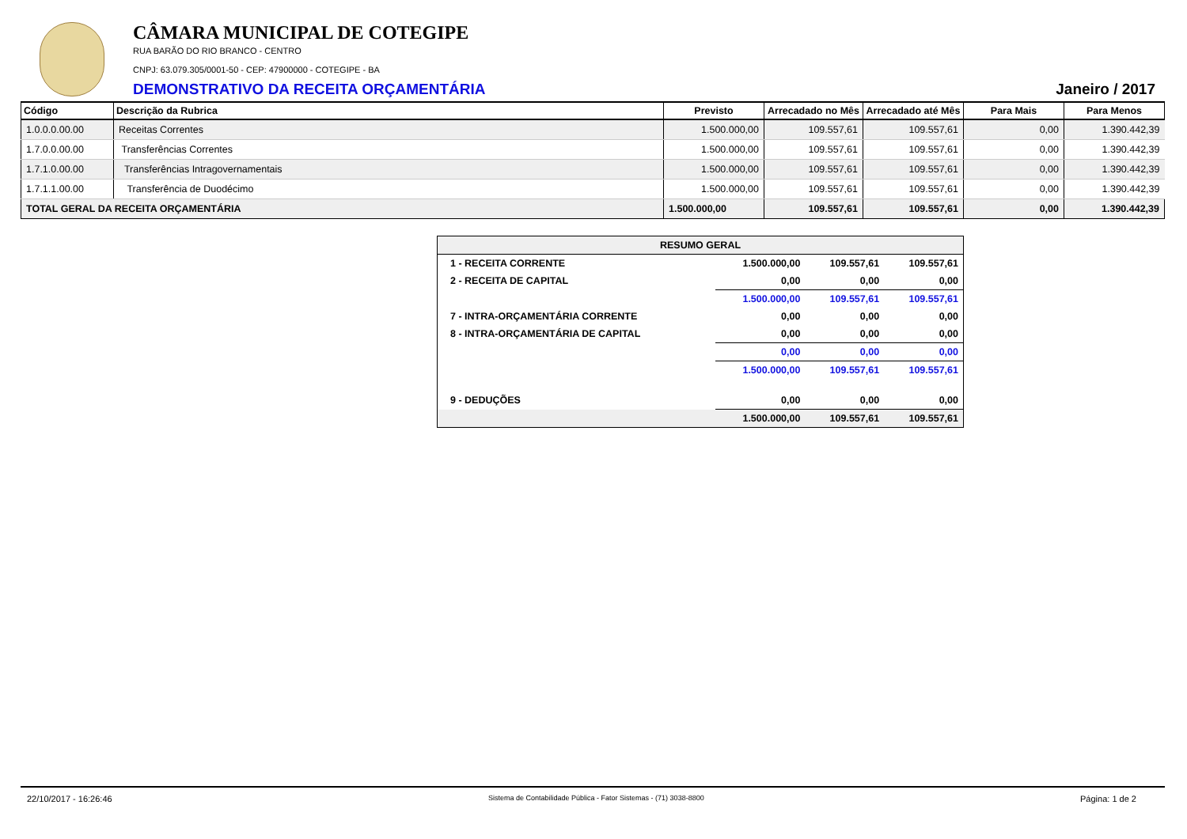CÂMARA MUNICIPAL DE COTEGIPE
RUA BARÃO DO RIO BRANCO - CENTRO
CNPJ: 63.079.305/0001-50 - CEP: 47900000 - COTEGIPE - BA
DEMONSTRATIVO DA RECEITA ORÇAMENTÁRIA
Janeiro / 2017
| Código | Descrição da Rubrica | Previsto | Arrecadado no Mês | Arrecadado até Mês | Para Mais | Para Menos |
| --- | --- | --- | --- | --- | --- | --- |
| 1.0.0.0.00.00 | Receitas Correntes | 1.500.000,00 | 109.557,61 | 109.557,61 | 0,00 | 1.390.442,39 |
| 1.7.0.0.00.00 | Transferências Correntes | 1.500.000,00 | 109.557,61 | 109.557,61 | 0,00 | 1.390.442,39 |
| 1.7.1.0.00.00 | Transferências Intragovernamentais | 1.500.000,00 | 109.557,61 | 109.557,61 | 0,00 | 1.390.442,39 |
| 1.7.1.1.00.00 | Transferência de Duodécimo | 1.500.000,00 | 109.557,61 | 109.557,61 | 0,00 | 1.390.442,39 |
| TOTAL GERAL DA RECEITA ORÇAMENTÁRIA | | 1.500.000,00 | 109.557,61 | 109.557,61 | 0,00 | 1.390.442,39 |
| RESUMO GERAL | | | |
| --- | --- | --- | --- |
| 1 - RECEITA CORRENTE | 1.500.000,00 | 109.557,61 | 109.557,61 |
| 2 - RECEITA DE CAPITAL | 0,00 | 0,00 | 0,00 |
| | 1.500.000,00 | 109.557,61 | 109.557,61 |
| 7 - INTRA-ORÇAMENTÁRIA CORRENTE | 0,00 | 0,00 | 0,00 |
| 8 - INTRA-ORÇAMENTÁRIA DE CAPITAL | 0,00 | 0,00 | 0,00 |
| | 0,00 | 0,00 | 0,00 |
| | 1.500.000,00 | 109.557,61 | 109.557,61 |
| 9 - DEDUÇÕES | 0,00 | 0,00 | 0,00 |
| | 1.500.000,00 | 109.557,61 | 109.557,61 |
22/10/2017 - 16:26:46 Sistema de Contabilidade Pública - Fator Sistemas - (71) 3038-8800 Página: 1 de 2